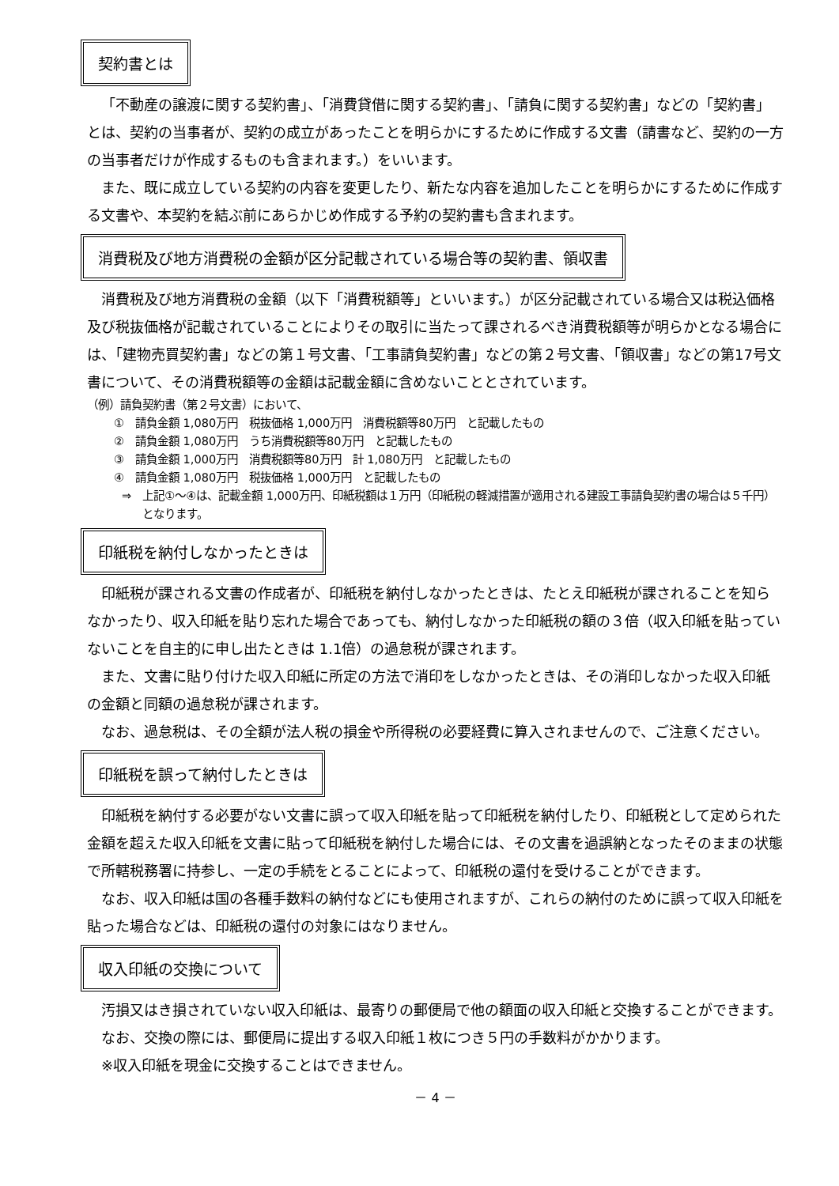契約書とは
「不動産の譲渡に関する契約書」、「消費貸借に関する契約書」、「請負に関する契約書」などの「契約書」とは、契約の当事者が、契約の成立があったことを明らかにするために作成する文書（請書など、契約の一方の当事者だけが作成するものも含まれます。）をいいます。
また、既に成立している契約の内容を変更したり、新たな内容を追加したことを明らかにするために作成する文書や、本契約を結ぶ前にあらかじめ作成する予約の契約書も含まれます。
消費税及び地方消費税の金額が区分記載されている場合等の契約書、領収書
消費税及び地方消費税の金額（以下「消費税額等」といいます。）が区分記載されている場合又は税込価格及び税抜価格が記載されていることによりその取引に当たって課されるべき消費税額等が明らかとなる場合には、「建物売買契約書」などの第１号文書、「工事請負契約書」などの第２号文書、「領収書」などの第17号文書について、その消費税額等の金額は記載金額に含めないこととされています。
（例）請負契約書（第２号文書）において、
①　請負金額 1,080万円　税抜価格 1,000万円　消費税額等80万円　と記載したもの
②　請負金額 1,080万円　うち消費税額等80万円　と記載したもの
③　請負金額 1,000万円　消費税額等80万円　計 1,080万円　と記載したもの
④　請負金額 1,080万円　税抜価格 1,000万円　と記載したもの
⇒　上記①～④は、記載金額 1,000万円、印紙税額は１万円（印紙税の軽減措置が適用される建設工事請負契約書の場合は５千円）となります。
印紙税を納付しなかったときは
印紙税が課される文書の作成者が、印紙税を納付しなかったときは、たとえ印紙税が課されることを知らなかったり、収入印紙を貼り忘れた場合であっても、納付しなかった印紙税の額の３倍（収入印紙を貼っていないことを自主的に申し出たときは 1.1倍）の過怠税が課されます。
また、文書に貼り付けた収入印紙に所定の方法で消印をしなかったときは、その消印しなかった収入印紙の金額と同額の過怠税が課されます。
なお、過怠税は、その全額が法人税の損金や所得税の必要経費に算入されませんので、ご注意ください。
印紙税を誤って納付したときは
印紙税を納付する必要がない文書に誤って収入印紙を貼って印紙税を納付したり、印紙税として定められた金額を超えた収入印紙を文書に貼って印紙税を納付した場合には、その文書を過誤納となったそのままの状態で所轄税務署に持参し、一定の手続をとることによって、印紙税の還付を受けることができます。
なお、収入印紙は国の各種手数料の納付などにも使用されますが、これらの納付のために誤って収入印紙を貼った場合などは、印紙税の還付の対象にはなりません。
収入印紙の交換について
汚損又はき損されていない収入印紙は、最寄りの郵便局で他の額面の収入印紙と交換することができます。
なお、交換の際には、郵便局に提出する収入印紙１枚につき５円の手数料がかかります。
※収入印紙を現金に交換することはできません。
－ 4 －